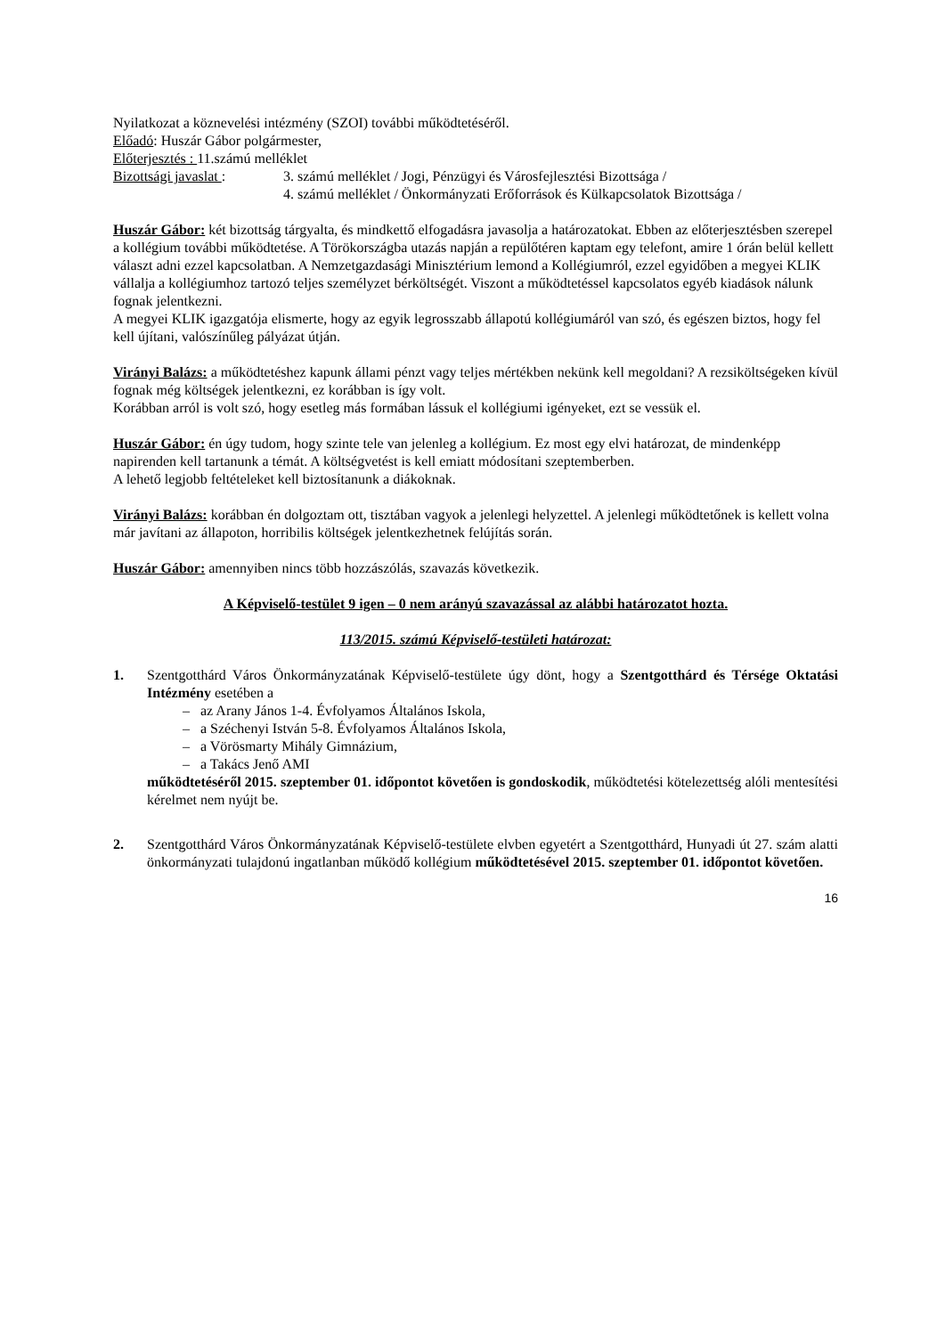Nyilatkozat a köznevelési intézmény (SZOI) további működtetéséről.
Előadó: Huszár Gábor polgármester,
Előterjesztés : 11.számú melléklet
Bizottsági javaslat :
3. számú melléklet / Jogi, Pénzügyi és Városfejlesztési Bizottsága /
4. számú melléklet / Önkormányzati Erőforrások és Külkapcsolatok Bizottsága /
Huszár Gábor: két bizottság tárgyalta, és mindkettő elfogadásra javasolja a határozatokat. Ebben az előterjesztésben szerepel a kollégium további működtetése. A Törökországba utazás napján a repülőtéren kaptam egy telefont, amire 1 órán belül kellett választ adni ezzel kapcsolatban. A Nemzetgazdasági Minisztérium lemond a Kollégiumról, ezzel egyidőben a megyei KLIK vállalja a kollégiumhoz tartozó teljes személyzet bérköltségét. Viszont a működtetéssel kapcsolatos egyéb kiadások nálunk fognak jelentkezni.
A megyei KLIK igazgatója elismerte, hogy az egyik legrosszabb állapotú kollégiumáról van szó, és egészen biztos, hogy fel kell újítani, valószínűleg pályázat útján.
Virányi Balázs: a működtetéshez kapunk állami pénzt vagy teljes mértékben nekünk kell megoldani? A rezsiköltségeken kívül fognak még költségek jelentkezni, ez korábban is így volt.
Korábban arról is volt szó, hogy esetleg más formában lássuk el kollégiumi igényeket, ezt se vessük el.
Huszár Gábor: én úgy tudom, hogy szinte tele van jelenleg a kollégium. Ez most egy elvi határozat, de mindenképp napirenden kell tartanunk a témát. A költségvetést is kell emiatt módosítani szeptemberben.
A lehető legjobb feltételeket kell biztosítanunk a diákoknak.
Virányi Balázs: korábban én dolgoztam ott, tisztában vagyok a jelenlegi helyzettel. A jelenlegi működtetőnek is kellett volna már javítani az állapoton, horribilis költségek jelentkezhetnek felújítás során.
Huszár Gábor: amennyiben nincs több hozzászólás, szavazás következik.
A Képviselő-testület 9 igen – 0 nem arányú szavazással az alábbi határozatot hozta.
113/2015. számú Képviselő-testületi határozat:
1. Szentgotthárd Város Önkormányzatának Képviselő-testülete úgy dönt, hogy a Szentgotthárd és Térsége Oktatási Intézmény esetében a
– az Arany János 1-4. Évfolyamos Általános Iskola,
– a Széchenyi István 5-8. Évfolyamos Általános Iskola,
– a Vörösmarty Mihály Gimnázium,
– a Takács Jenő AMI
működtetéséről 2015. szeptember 01. időpontot követően is gondoskodik, működtetési kötelezettség alóli mentesítési kérelmet nem nyújt be.
2. Szentgotthárd Város Önkormányzatának Képviselő-testülete elvben egyetért a Szentgotthárd, Hunyadi út 27. szám alatti önkormányzati tulajdonú ingatlanban működő kollégium működtetésével 2015. szeptember 01. időpontot követően.
16